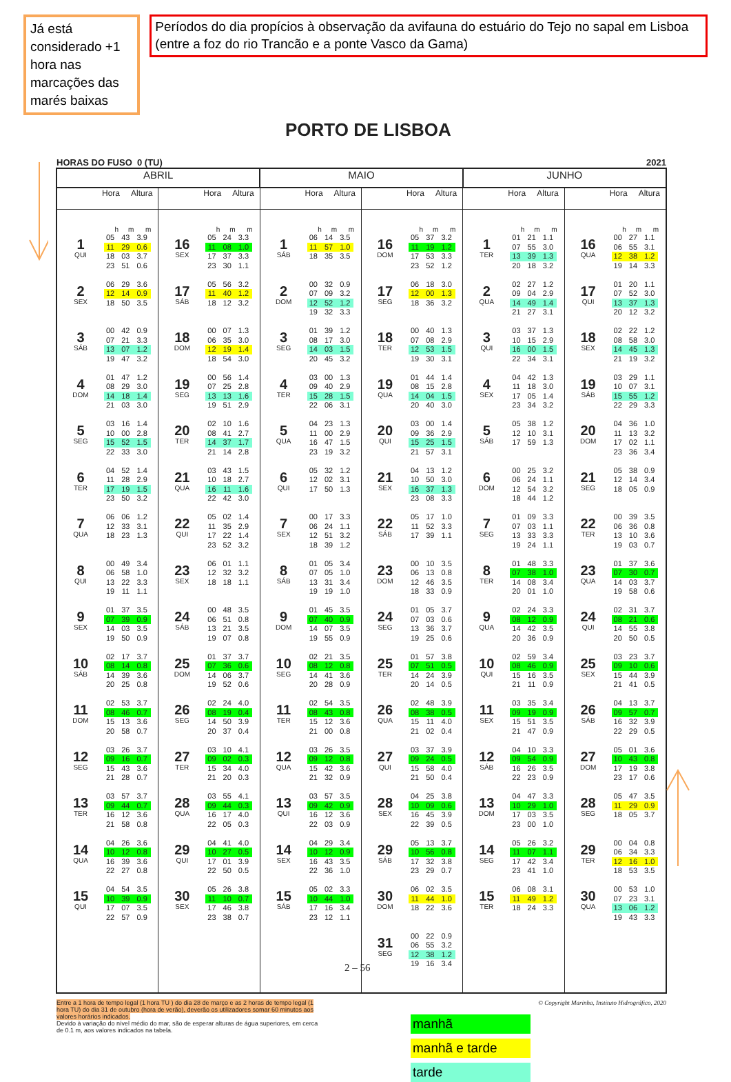Já está considerado +1 hora nas marcações das marés baixas
Períodos do dia propícios à observação da avifauna do estuário do Tejo no sapal em Lisboa (entre a foz do rio Trancão e a ponte Vasco da Gama)
PORTO DE LISBOA
HORAS DO FUSO 0 (TU) 2021
| ABRIL | | MAIO | | JUNHO | |
| --- | --- | --- | --- | --- | --- |
| Hora Altura | Hora Altura | Hora Altura | Hora Altura | Hora Altura | Hora Altura |
| h m m | h m m | h m m | h m m | h m m | h m m |
| 1 QUI / 05 / 43 / 3.9 / / 11 / 29 / 0.6 / / 18 / 03 / 3.7 / / 23 / 51 / 0.6 / | 16 SEX / 05 / 24 / 3.3 / / 11 / 08 / 1.0 / / 17 / 37 / 3.3 / / 23 / 30 / 1.1 / | 1 SÁB / 06 / 14 / 3.5 / / 11 / 57 / 1.0 / / 18 / 35 / 3.5 / | 16 DOM / 05 / 37 / 3.2 / / 11 / 19 / 1.2 / / 17 / 53 / 3.3 / / 23 / 52 / 1.2 / | 1 TER / 01 / 21 / 1.1 / / 07 / 55 / 3.0 / / 13 / 39 / 1.3 / / 20 / 18 / 3.2 / | 16 QUA / 00 / 27 / 1.1 / / 06 / 55 / 3.1 / / 12 / 38 / 1.2 / / 19 / 14 / 3.3 / |
| 2 SEX / 06 / 29 / 3.6 / / 12 / 14 / 0.9 / / 18 / 50 / 3.5 / | 17 SÁB / 05 / 56 / 3.2 / / 11 / 40 / 1.2 / / 18 / 12 / 3.2 / | 2 DOM / 00 / 32 / 0.9 / / 07 / 09 / 3.2 / / 12 / 52 / 1.2 / / 19 / 32 / 3.3 / | 17 SEG / 06 / 18 / 3.0 / / 12 / 00 / 1.3 / / 18 / 36 / 3.2 / | 2 QUA / 02 / 27 / 1.2 / / 09 / 04 / 2.9 / / 14 / 49 / 1.4 / / 21 / 27 / 3.1 / | 17 QUI / 01 / 20 / 1.1 / / 07 / 52 / 3.0 / / 13 / 37 / 1.3 / / 20 / 12 / 3.2 / |
| 3 SÁB / 00 / 42 / 0.9 / / 07 / 21 / 3.3 / / 13 / 07 / 1.2 / / 19 / 47 / 3.2 / | 18 DOM / 00 / 07 / 1.3 / / 06 / 35 / 3.0 / / 12 / 19 / 1.4 / / 18 / 54 / 3.0 / | 3 SEG / 01 / 39 / 1.2 / / 08 / 17 / 3.0 / / 14 / 03 / 1.5 / / 20 / 45 / 3.2 / | 18 TER / 00 / 40 / 1.3 / / 07 / 08 / 2.9 / / 12 / 53 / 1.5 / / 19 / 30 / 3.1 / | 3 QUI / 03 / 37 / 1.3 / / 10 / 15 / 2.9 / / 16 / 00 / 1.5 / / 22 / 34 / 3.1 / | 18 SEX / 02 / 22 / 1.2 / / 08 / 58 / 3.0 / / 14 / 45 / 1.3 / / 21 / 19 / 3.2 / |
| 4 DOM / 01 / 47 / 1.2 / / 08 / 29 / 3.0 / / 14 / 18 / 1.4 / / 21 / 03 / 3.0 / | 19 SEG / 00 / 56 / 1.4 / / 07 / 25 / 2.8 / / 13 / 13 / 1.6 / / 19 / 51 / 2.9 / | 4 TER / 03 / 00 / 1.3 / / 09 / 40 / 2.9 / / 15 / 28 / 1.5 / / 22 / 06 / 3.1 / | 19 QUA / 01 / 44 / 1.4 / / 08 / 15 / 2.8 / / 14 / 04 / 1.5 / / 20 / 40 / 3.0 / | 4 SEX / 04 / 42 / 1.3 / / 11 / 18 / 3.0 / / 17 / 05 / 1.4 / / 23 / 34 / 3.2 / | 19 SÁB / 03 / 29 / 1.1 / / 10 / 07 / 3.1 / / 15 / 55 / 1.2 / / 22 / 29 / 3.3 / |
| 5 SEG / 03 / 16 / 1.4 / / 10 / 00 / 2.8 / / 15 / 52 / 1.5 / / 22 / 33 / 3.0 / | 20 TER / 02 / 10 / 1.6 / / 08 / 41 / 2.7 / / 14 / 37 / 1.7 / / 21 / 14 / 2.8 / | 5 QUA / 04 / 23 / 1.3 / / 11 / 00 / 2.9 / / 16 / 47 / 1.5 / / 23 / 19 / 3.2 / | 20 QUI / 03 / 00 / 1.4 / / 09 / 36 / 2.9 / / 15 / 25 / 1.5 / / 21 / 57 / 3.1 / | 5 SÁB / 05 / 38 / 1.2 / / 12 / 10 / 3.1 / / 17 / 59 / 1.3 / | 20 DOM / 04 / 36 / 1.0 / / 11 / 13 / 3.2 / / 17 / 02 / 1.1 / / 23 / 36 / 3.4 / |
| 6 TER / 04 / 52 / 1.4 / / 11 / 28 / 2.9 / / 17 / 19 / 1.5 / / 23 / 50 / 3.2 / | 21 QUA / 03 / 43 / 1.5 / / 10 / 18 / 2.7 / / 16 / 11 / 1.6 / / 22 / 42 / 3.0 / | 6 QUI / 05 / 32 / 1.2 / / 12 / 02 / 3.1 / / 17 / 50 / 1.3 / | 21 SEX / 04 / 13 / 1.2 / / 10 / 50 / 3.0 / / 16 / 37 / 1.3 / / 23 / 08 / 3.3 / | 6 DOM / 00 / 25 / 3.2 / / 06 / 24 / 1.1 / / 12 / 54 / 3.2 / / 18 / 44 / 1.2 / | 21 SEG / 05 / 38 / 0.9 / / 12 / 14 / 3.4 / / 18 / 05 / 0.9 / |
| 7 QUA / 06 / 06 / 1.2 / / 12 / 33 / 3.1 / / 18 / 23 / 1.3 / | 22 QUI / 05 / 02 / 1.4 / / 11 / 35 / 2.9 / / 17 / 22 / 1.4 / / 23 / 52 / 3.2 / | 7 SEX / 00 / 17 / 3.3 / / 06 / 24 / 1.1 / / 12 / 51 / 3.2 / / 18 / 39 / 1.2 / | 22 SÁB / 05 / 17 / 1.0 / / 11 / 52 / 3.3 / / 17 / 39 / 1.1 / | 7 SEG / 01 / 09 / 3.3 / / 07 / 03 / 1.1 / / 13 / 33 / 3.3 / / 19 / 24 / 1.1 / | 22 TER / 00 / 39 / 3.5 / / 06 / 36 / 0.8 / / 13 / 10 / 3.6 / / 19 / 03 / 0.7 / |
| 8 QUI / 00 / 49 / 3.4 / / 06 / 58 / 1.0 / / 13 / 22 / 3.3 / / 19 / 11 / 1.1 / | 23 SEX / 06 / 01 / 1.1 / / 12 / 32 / 3.2 / / 18 / 18 / 1.1 / | 8 SÁB / 01 / 05 / 3.4 / / 07 / 05 / 1.0 / / 13 / 31 / 3.4 / / 19 / 19 / 1.0 / | 23 DOM / 00 / 10 / 3.5 / / 06 / 13 / 0.8 / / 12 / 46 / 3.5 / / 18 / 33 / 0.9 / | 8 TER / 01 / 48 / 3.3 / / 07 / 38 / 1.0 / / 14 / 08 / 3.4 / / 20 / 01 / 1.0 / | 23 QUA / 01 / 37 / 3.6 / / 07 / 30 / 0.7 / / 14 / 03 / 3.7 / / 19 / 58 / 0.6 / |
| 9 SEX / 01 / 37 / 3.5 / / 07 / 39 / 0.9 / / 14 / 03 / 3.5 / / 19 / 50 / 0.9 / | 24 SÁB / 00 / 48 / 3.5 / / 06 / 51 / 0.8 / / 13 / 21 / 3.5 / / 19 / 07 / 0.8 / | 9 DOM / 01 / 45 / 3.5 / / 07 / 40 / 0.9 / / 14 / 07 / 3.5 / / 19 / 55 / 0.9 / | 24 SEG / 01 / 05 / 3.7 / / 07 / 03 / 0.6 / / 13 / 36 / 3.7 / / 19 / 25 / 0.6 / | 9 QUA / 02 / 24 / 3.3 / / 08 / 12 / 0.9 / / 14 / 42 / 3.5 / / 20 / 36 / 0.9 / | 24 QUI / 02 / 31 / 3.7 / / 08 / 21 / 0.6 / / 14 / 55 / 3.8 / / 20 / 50 / 0.5 / |
| 10 SÁB / 02 / 17 / 3.7 / / 08 / 14 / 0.8 / / 14 / 39 / 3.6 / / 20 / 25 / 0.8 / | 25 DOM / 01 / 37 / 3.7 / / 07 / 36 / 0.6 / / 14 / 06 / 3.7 / / 19 / 52 / 0.6 / | 10 SEG / 02 / 21 / 3.5 / / 08 / 12 / 0.8 / / 14 / 41 / 3.6 / / 20 / 28 / 0.9 / | 25 TER / 01 / 57 / 3.8 / / 07 / 51 / 0.5 / / 14 / 24 / 3.9 / / 20 / 14 / 0.5 / | 10 QUI / 02 / 59 / 3.4 / / 08 / 46 / 0.9 / / 15 / 16 / 3.5 / / 21 / 11 / 0.9 / | 25 SEX / 03 / 23 / 3.7 / / 09 / 10 / 0.6 / / 15 / 44 / 3.9 / / 21 / 41 / 0.5 / |
| 11 DOM / 02 / 53 / 3.7 / / 08 / 46 / 0.7 / / 15 / 13 / 3.6 / / 20 / 58 / 0.7 / | 26 SEG / 02 / 24 / 4.0 / / 08 / 19 / 0.4 / / 14 / 50 / 3.9 / / 20 / 37 / 0.4 / | 11 TER / 02 / 54 / 3.5 / / 08 / 43 / 0.8 / / 15 / 12 / 3.6 / / 21 / 00 / 0.8 / | 26 QUA / 02 / 48 / 3.9 / / 08 / 38 / 0.5 / / 15 / 11 / 4.0 / / 21 / 02 / 0.4 / | 11 SEX / 03 / 35 / 3.4 / / 09 / 19 / 0.9 / / 15 / 51 / 3.5 / / 21 / 47 / 0.9 / | 26 SÁB / 04 / 13 / 3.7 / / 09 / 57 / 0.7 / / 16 / 32 / 3.9 / / 22 / 29 / 0.5 / |
| 12 SEG / 03 / 26 / 3.7 / / 09 / 16 / 0.7 / / 15 / 43 / 3.6 / / 21 / 28 / 0.7 / | 27 TER / 03 / 10 / 4.1 / / 09 / 02 / 0.3 / / 15 / 34 / 4.0 / / 21 / 20 / 0.3 / | 12 QUA / 03 / 26 / 3.5 / / 09 / 12 / 0.8 / / 15 / 42 / 3.6 / / 21 / 32 / 0.9 / | 27 QUI / 03 / 37 / 3.9 / / 09 / 24 / 0.5 / / 15 / 58 / 4.0 / / 21 / 50 / 0.4 / | 12 SÁB / 04 / 10 / 3.3 / / 09 / 54 / 0.9 / / 16 / 26 / 3.5 / / 22 / 23 / 0.9 / | 27 DOM / 05 / 01 / 3.6 / / 10 / 43 / 0.8 / / 17 / 19 / 3.8 / / 23 / 17 / 0.6 / |
| 13 TER / 03 / 57 / 3.7 / / 09 / 44 / 0.7 / / 16 / 12 / 3.6 / / 21 / 58 / 0.8 / | 28 QUA / 03 / 55 / 4.1 / / 09 / 44 / 0.3 / / 16 / 17 / 4.0 / / 22 / 05 / 0.3 / | 13 QUI / 03 / 57 / 3.5 / / 09 / 42 / 0.9 / / 16 / 12 / 3.6 / / 22 / 03 / 0.9 / | 28 SEX / 04 / 25 / 3.8 / / 10 / 09 / 0.6 / / 16 / 45 / 3.9 / / 22 / 39 / 0.5 / | 13 DOM / 04 / 47 / 3.3 / / 10 / 29 / 1.0 / / 17 / 03 / 3.5 / / 23 / 00 / 1.0 / | 28 SEG / 05 / 47 / 3.5 / / 11 / 29 / 0.9 / / 18 / 05 / 3.7 / |
| 14 QUA / 04 / 26 / 3.6 / / 10 / 12 / 0.8 / / 16 / 39 / 3.6 / / 22 / 27 / 0.8 / | 29 QUI / 04 / 41 / 4.0 / / 10 / 27 / 0.5 / / 17 / 01 / 3.9 / / 22 / 50 / 0.5 / | 14 SEX / 04 / 29 / 3.4 / / 10 / 12 / 0.9 / / 16 / 43 / 3.5 / / 22 / 36 / 1.0 / | 29 SÁB / 05 / 13 / 3.7 / / 10 / 56 / 0.8 / / 17 / 32 / 3.8 / / 23 / 29 / 0.7 / | 14 SEG / 05 / 26 / 3.2 / / 11 / 07 / 1.1 / / 17 / 42 / 3.4 / / 23 / 41 / 1.0 / | 29 TER / 00 / 04 / 0.8 / / 06 / 34 / 3.3 / / 12 / 16 / 1.0 / / 18 / 53 / 3.5 / |
| 15 QUI / 04 / 54 / 3.5 / / 10 / 39 / 0.9 / / 17 / 07 / 3.5 / / 22 / 57 / 0.9 / | 30 SEX / 05 / 26 / 3.8 / / 11 / 10 / 0.7 / / 17 / 46 / 3.8 / / 23 / 38 / 0.7 / | 15 SÁB / 05 / 02 / 3.3 / / 10 / 44 / 1.0 / / 17 / 16 / 3.4 / / 23 / 12 / 1.1 / | 30 DOM / 06 / 02 / 3.5 / / 11 / 44 / 1.0 / / 18 / 22 / 3.6 / | 15 TER / 06 / 08 / 3.1 / / 11 / 49 / 1.2 / / 18 / 24 / 3.3 / | 30 QUA / 00 / 53 / 1.0 / / 07 / 23 / 3.1 / / 13 / 06 / 1.2 / / 19 / 43 / 3.3 / |
| | | | 31 SEG / 00 / 22 / 0.9 / / 06 / 55 / 3.2 / / 12 / 38 / 1.2 / / 19 / 16 / 3.4 / | | |
Entre a 1 hora de tempo legal (1 hora TU ) do dia 28 de março e as 2 horas de tempo legal (1 hora TU) do dia 31 de outubro (hora de verão), deverão os utilizadores somar 60 minutos aos valores horários indicados.
Devido à variação do nível médio do mar, são de esperar alturas de água superiores, em cerca de 0.1 m, aos valores indicados na tabela.
© Copyright Marinha, Instituto Hidrográfico, 2020
manhã
manhã e tarde
tarde
2 – 56